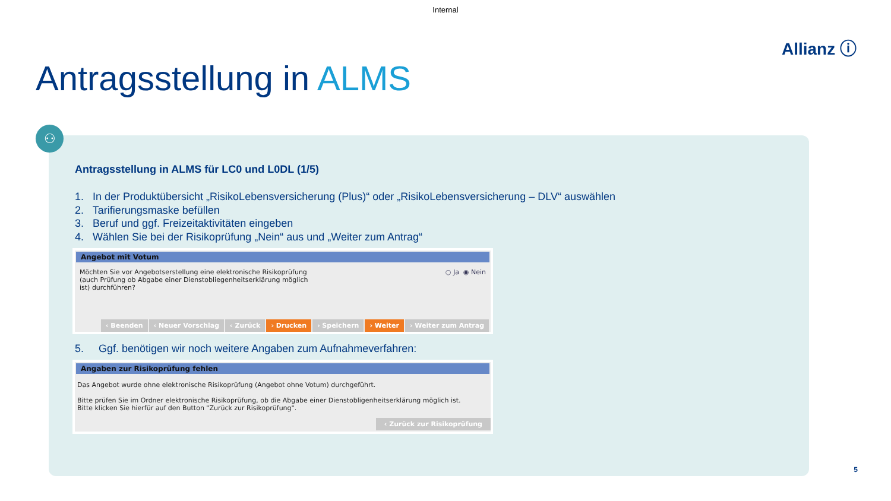Internal
Allianz ⓘ
Antragsstellung in ALMS
⚇
Antragsstellung in ALMS für LC0 und L0DL (1/5)
1. In der Produktübersicht „RisikoLebensversicherung (Plus)“ oder „RisikoLebensversicherung – DLV“ auswählen
2. Tarifierungsmaske befüllen
3. Beruf und ggf. Freizeitaktivitäten eingeben
4. Wählen Sie bei der Risikoprüfung „Nein“ aus und „Weiter zum Antrag“
Angebot mit Votum
Möchten Sie vor Angebotserstellung eine elektronische Risikoprüfung (auch Prüfung ob Abgabe einer Dienstobliegenheitserklärung möglich ist) durchführen?
○ Ja ◉ Nein
‹ Beenden ‹ Neuer Vorschlag ‹ Zurück › Drucken › Speichern › Weiter › Weiter zum Antrag
5. Ggf. benötigen wir noch weitere Angaben zum Aufnahmeverfahren:
Angaben zur Risikoprüfung fehlen
Das Angebot wurde ohne elektronische Risikoprüfung (Angebot ohne Votum) durchgeführt.
Bitte prüfen Sie im Ordner elektronische Risikoprüfung, ob die Abgabe einer Dienstobligenheitserklärung möglich ist.
Bitte klicken Sie hierfür auf den Button "Zurück zur Risikoprüfung".
‹ Zurück zur Risikoprüfung
5